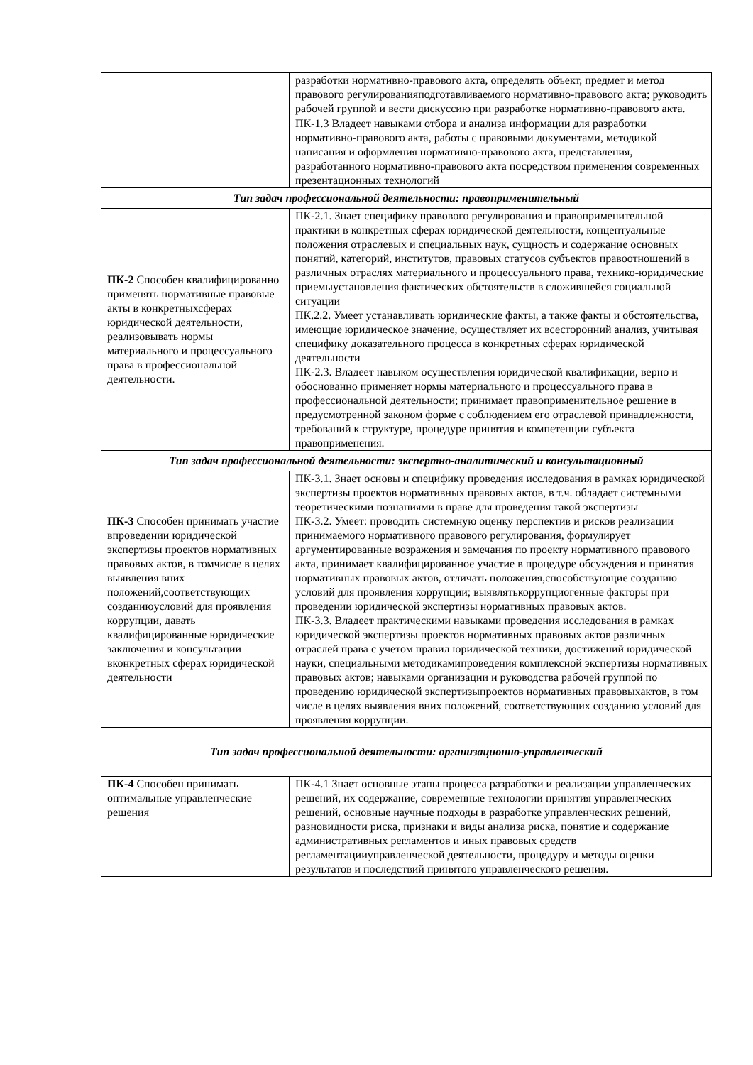| | разработки нормативно-правового акта, определять объект, предмет и метод правового регулированияподготавливаемого нормативно-правового акта; руководить рабочей группой и вести дискуссию при разработке нормативно-правового акта. |
| | ПК-1.3 Владеет навыками отбора и анализа информации для разработки нормативно-правового акта, работы с правовыми документами, методикой написания и оформления нормативно-правового акта, представления, разработанного нормативно-правового акта посредством применения современных презентационных технологий |
| Тип задач профессиональной деятельности: правоприменительный | |
| ПК-2 Способен квалифицированно применять нормативные правовые акты в конкретныхсферах юридической деятельности, реализовывать нормы материального и процессуального права в профессиональной деятельности. | ПК-2.1. Знает специфику правового регулирования и правоприменительной практики в конкретных сферах юридической деятельности, концептуальные положения отраслевых и специальных наук, сущность и содержание основных понятий, категорий, институтов, правовых статусов субъектов правоотношений в различных отраслях материального и процессуального права, технико-юридические приемыустановления фактических обстоятельств в сложившейся социальной ситуации ПК.2.2. Умеет устанавливать юридические факты, а также факты и обстоятельства, имеющие юридическое значение, осуществляет их всесторонний анализ, учитывая специфику доказательного процесса в конкретных сферах юридической деятельности ПК-2.3. Владеет навыком осуществления юридической квалификации, верно и обоснованно применяет нормы материального и процессуального права в профессиональной деятельности; принимает правоприменительное решение в предусмотренной законом форме с соблюдением его отраслевой принадлежности, требований к структуре, процедуре принятия и компетенции субъекта правоприменения. |
| Тип задач профессиональной деятельности: экспертно-аналитический и консультационный | |
| ПК-3 Способен принимать участие впроведении юридической экспертизы проектов нормативных правовых актов, в томчисле в целях выявления вних положений,соответствующих созданиюусловий для проявления коррупции, давать квалифицированные юридические заключения и консультации вконкретных сферах юридической деятельности | ПК-3.1. Знает основы и специфику проведения исследования в рамках юридической экспертизы проектов нормативных правовых актов, в т.ч. обладает системными теоретическими познаниями в праве для проведения такой экспертизы ПК-3.2. Умеет: проводить системную оценку перспектив и рисков реализации принимаемого нормативного правового регулирования, формулирует аргументированные возражения и замечания по проекту нормативного правового акта, принимает квалифицированное участие в процедуре обсуждения и принятия нормативных правовых актов, отличать положения,способствующие созданию условий для проявления коррупции; выявлятькоррупциогенные факторы при проведении юридической экспертизы нормативных правовых актов. ПК-3.3. Владеет практическими навыками проведения исследования в рамках юридической экспертизы проектов нормативных правовых актов различных отраслей права с учетом правил юридической техники, достижений юридической науки, специальными методикамипроведения комплексной экспертизы нормативных правовых актов; навыками организации и руководства рабочей группой по проведению юридической экспертизыпроектов нормативных правовыхактов, в том числе в целях выявления вних положений, соответствующих созданию условий для проявления коррупции. |
| Тип задач профессиональной деятельности: организационно-управленческий | |
| ПК-4 Способен принимать оптимальные управленческие решения | ПК-4.1 Знает основные этапы процесса разработки и реализации управленческих решений, их содержание, современные технологии принятия управленческих решений, основные научные подходы в разработке управленческих решений, разновидности риска, признаки и виды анализа риска, понятие и содержание административных регламентов и иных правовых средств регламентацииуправленческой деятельности, процедуру и методы оценки результатов и последствий принятого управленческого решения. |